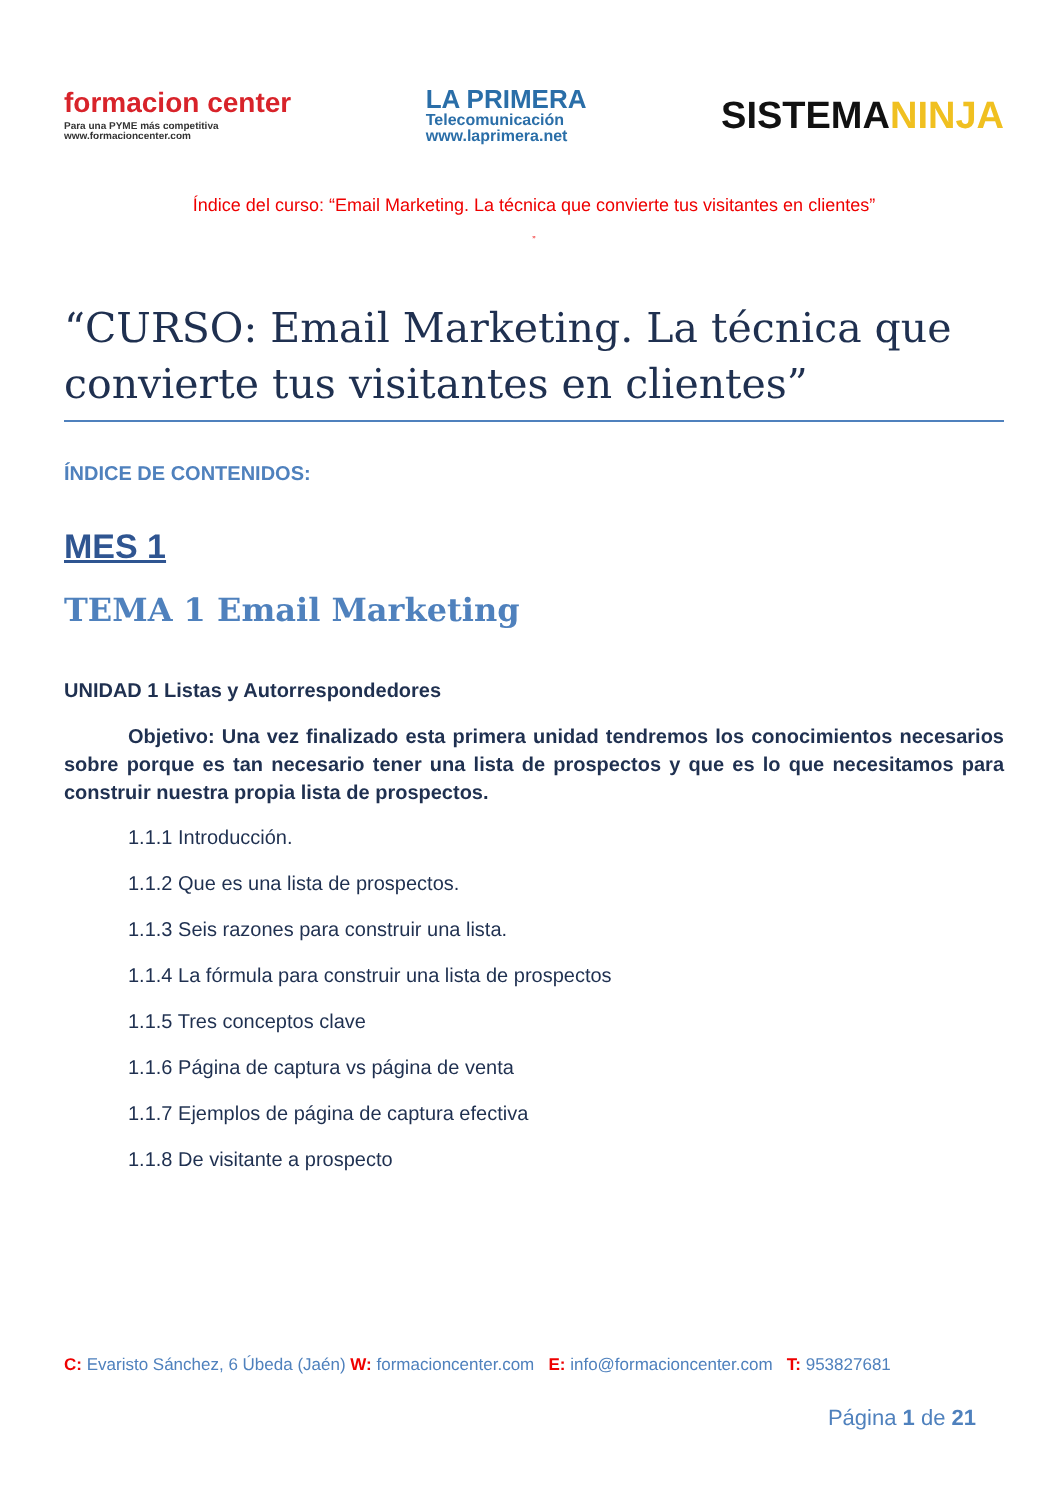formacion center
Para una PYME más competitiva
www.formacioncenter.com
LA PRIMERA
Telecomunicación
www.laprimera.net
SISTEMANINJA
Índice del curso: “Email Marketing. La técnica que convierte tus visitantes en clientes”
”
“CURSO: Email Marketing. La técnica que convierte tus visitantes en clientes”
ÍNDICE DE CONTENIDOS:
MES 1
TEMA 1 Email Marketing
UNIDAD 1 Listas y Autorrespondedores
Objetivo: Una vez finalizado esta primera unidad tendremos los conocimientos necesarios sobre porque es tan necesario tener una lista de prospectos y que es lo que necesitamos para construir nuestra propia lista de prospectos.
1.1.1 Introducción.
1.1.2 Que es una lista de prospectos.
1.1.3 Seis razones para construir una lista.
1.1.4 La fórmula para construir una lista de prospectos
1.1.5 Tres conceptos clave
1.1.6 Página de captura vs página de venta
1.1.7 Ejemplos de página de captura efectiva
1.1.8 De visitante a prospecto
C: Evaristo Sánchez, 6 Úbeda (Jaén) W: formacioncenter.com E: info@formacioncenter.com T: 953827681
Página 1 de 21